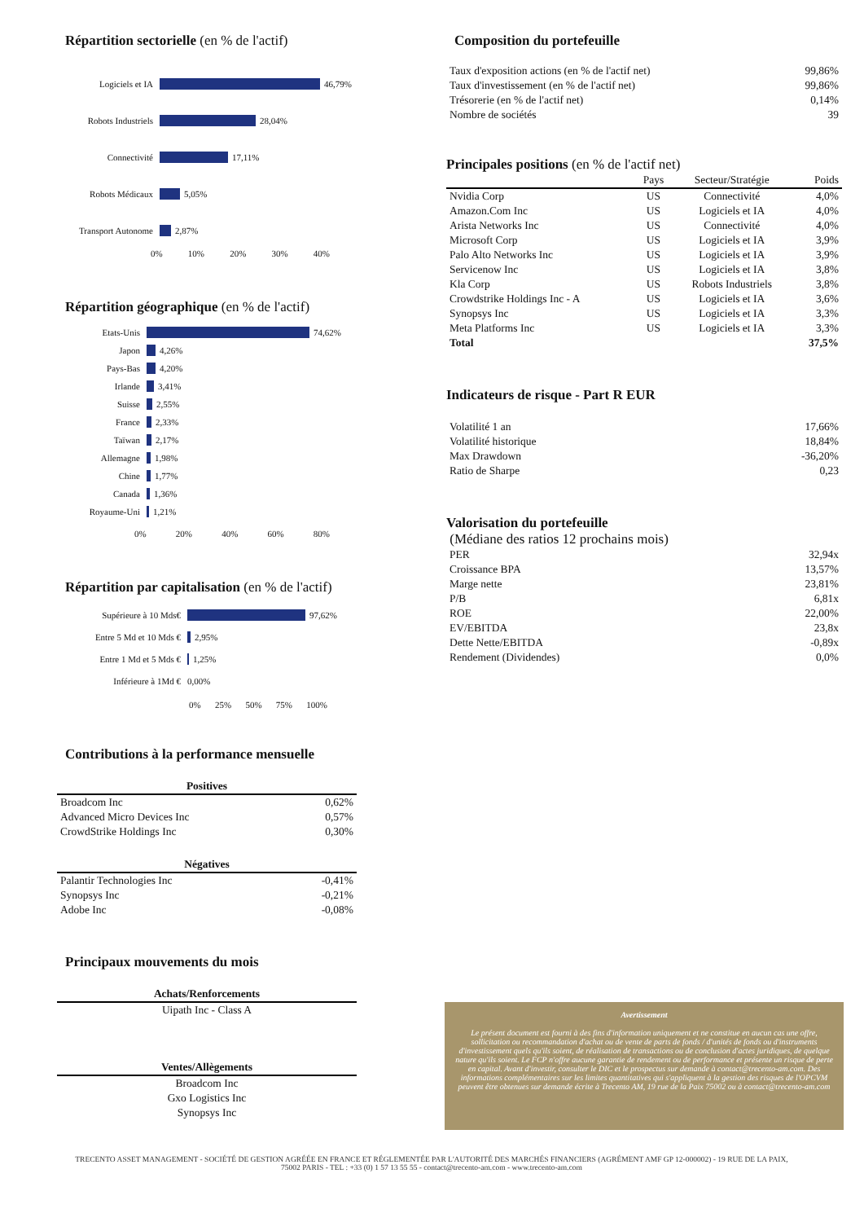Répartition sectorielle (en % de l'actif)
Logiciels et IA 46,79%
Robots Industriels 28,04%
Connectivité 17,11%
Robots Médicaux 5,05%
Transport Autonome 2,87%
0% 10% 20% 30% 40%
Répartition géographique (en % de l'actif)
Etats-Unis 74,62%
Japon 4,26%
Pays-Bas 4,20%
Irlande 3,41%
Suisse 2,55%
France 2,33%
Taïwan 2,17%
Allemagne 1,98%
Chine 1,77%
Canada 1,36%
Royaume-Uni 1,21%
0% 20% 40% 60% 80%
Répartition par capitalisation (en % de l'actif)
Supérieure à 10 Mds€ 97,62%
Entre 5 Md et 10 Mds € 2,95%
Entre 1 Md et 5 Mds € 1,25%
Inférieure à 1Md € 0,00%
0% 25% 50% 75% 100%
Contributions à la performance mensuelle
| Positives | |
| --- | --- |
| Broadcom Inc | 0,62% |
| Advanced Micro Devices Inc | 0,57% |
| CrowdStrike Holdings Inc | 0,30% |
| Négatives | |
| Palantir Technologies Inc | -0,41% |
| Synopsys Inc | -0,21% |
| Adobe Inc | -0,08% |
Principaux mouvements du mois
| Achats/Renforcements |
| --- |
| Uipath Inc - Class A |
| Ventes/Allègements |
| Broadcom Inc |
| Gxo Logistics Inc |
| Synopsys Inc |
Composition du portefeuille
| Taux d'exposition actions (en % de l'actif net) | 99,86% |
| Taux d'investissement (en % de l'actif net) | 99,86% |
| Trésorerie (en % de l'actif net) | 0,14% |
| Nombre de sociétés | 39 |
Principales positions (en % de l'actif net)
| | Pays | Secteur/Stratégie | Poids |
| --- | --- | --- | --- |
| Nvidia Corp | US | Connectivité | 4,0% |
| Amazon.Com Inc | US | Logiciels et IA | 4,0% |
| Arista Networks Inc | US | Connectivité | 4,0% |
| Microsoft Corp | US | Logiciels et IA | 3,9% |
| Palo Alto Networks Inc | US | Logiciels et IA | 3,9% |
| Servicenow Inc | US | Logiciels et IA | 3,8% |
| Kla Corp | US | Robots Industriels | 3,8% |
| Crowdstrike Holdings Inc - A | US | Logiciels et IA | 3,6% |
| Synopsys Inc | US | Logiciels et IA | 3,3% |
| Meta Platforms Inc | US | Logiciels et IA | 3,3% |
| Total | | | 37,5% |
Indicateurs de risque - Part R EUR
| Volatilité 1 an | 17,66% |
| Volatilité historique | 18,84% |
| Max Drawdown | -36,20% |
| Ratio de Sharpe | 0,23 |
Valorisation du portefeuille
(Médiane des ratios 12 prochains mois)
| PER | 32,94x |
| Croissance BPA | 13,57% |
| Marge nette | 23,81% |
| P/B | 6,81x |
| ROE | 22,00% |
| EV/EBITDA | 23,8x |
| Dette Nette/EBITDA | -0,89x |
| Rendement (Dividendes) | 0,0% |
Avertissement
Le présent document est fourni à des fins d'information uniquement et ne constitue en aucun cas une offre, sollicitation ou recommandation d'achat ou de vente de parts de fonds / d'unités de fonds ou d'instruments d'investissement quels qu'ils soient, de réalisation de transactions ou de conclusion d'actes juridiques, de quelque nature qu'ils soient. Le FCP n'offre aucune garantie de rendement ou de performance et présente un risque de perte en capital. Avant d'investir, consulter le DIC et le prospectus sur demande à contact@trecento-am.com. Des informations complémentaires sur les limites quantitatives qui s'appliquent à la gestion des risques de l'OPCVM peuvent être obtenues sur demande écrite à Trecento AM, 19 rue de la Paix 75002 ou à contact@trecento-am.com
TRECENTO ASSET MANAGEMENT - SOCIÉTÉ DE GESTION AGRÉÉE EN FRANCE ET RÉGLEMENTÉE PAR L'AUTORITÉ DES MARCHÉS FINANCIERS (AGRÉMENT AMF GP 12-000002) - 19 RUE DE LA PAIX,
75002 PARIS - TEL : +33 (0) 1 57 13 55 55 - contact@trecento-am.com - www.trecento-am.com